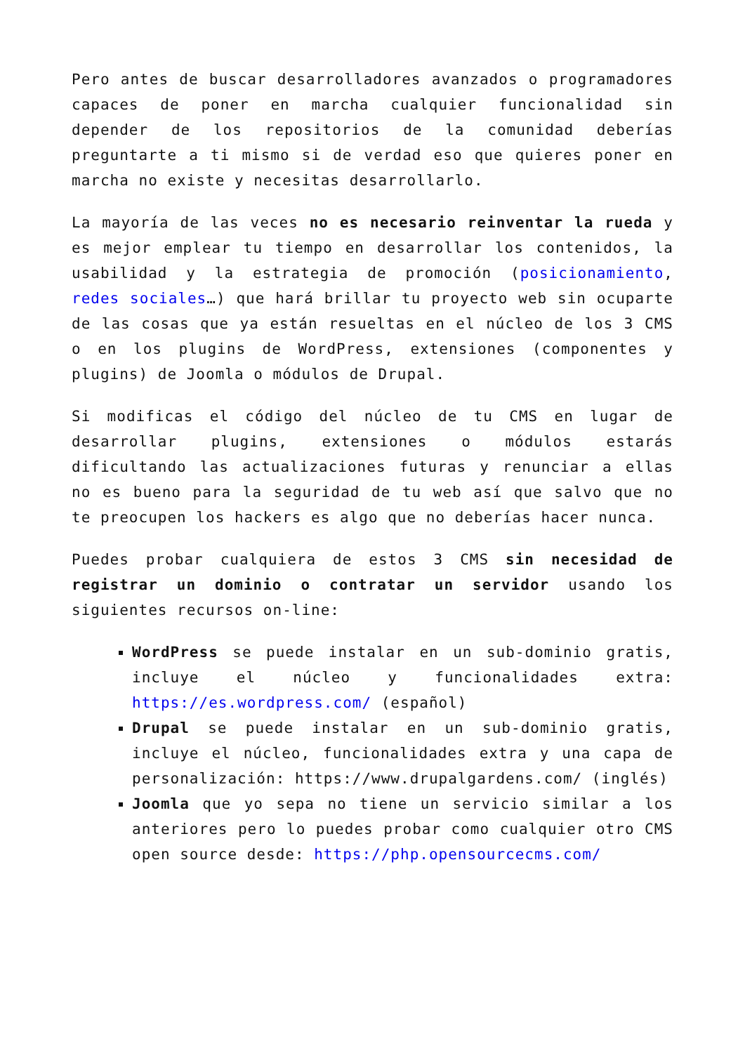Pero antes de buscar desarrolladores avanzados o programadores capaces de poner en marcha cualquier funcionalidad sin depender de los repositorios de la comunidad deberías preguntarte a ti mismo si de verdad eso que quieres poner en marcha no existe y necesitas desarrollarlo.
La mayoría de las veces no es necesario reinventar la rueda y es mejor emplear tu tiempo en desarrollar los contenidos, la usabilidad y la estrategia de promoción (posicionamiento, redes sociales…) que hará brillar tu proyecto web sin ocuparte de las cosas que ya están resueltas en el núcleo de los 3 CMS o en los plugins de WordPress, extensiones (componentes y plugins) de Joomla o módulos de Drupal.
Si modificas el código del núcleo de tu CMS en lugar de desarrollar plugins, extensiones o módulos estarás dificultando las actualizaciones futuras y renunciar a ellas no es bueno para la seguridad de tu web así que salvo que no te preocupen los hackers es algo que no deberías hacer nunca.
Puedes probar cualquiera de estos 3 CMS sin necesidad de registrar un dominio o contratar un servidor usando los siguientes recursos on-line:
WordPress se puede instalar en un sub-dominio gratis, incluye el núcleo y funcionalidades extra: https://es.wordpress.com/ (español)
Drupal se puede instalar en un sub-dominio gratis, incluye el núcleo, funcionalidades extra y una capa de personalización: https://www.drupalgardens.com/ (inglés)
Joomla que yo sepa no tiene un servicio similar a los anteriores pero lo puedes probar como cualquier otro CMS open source desde: https://php.opensourcecms.com/